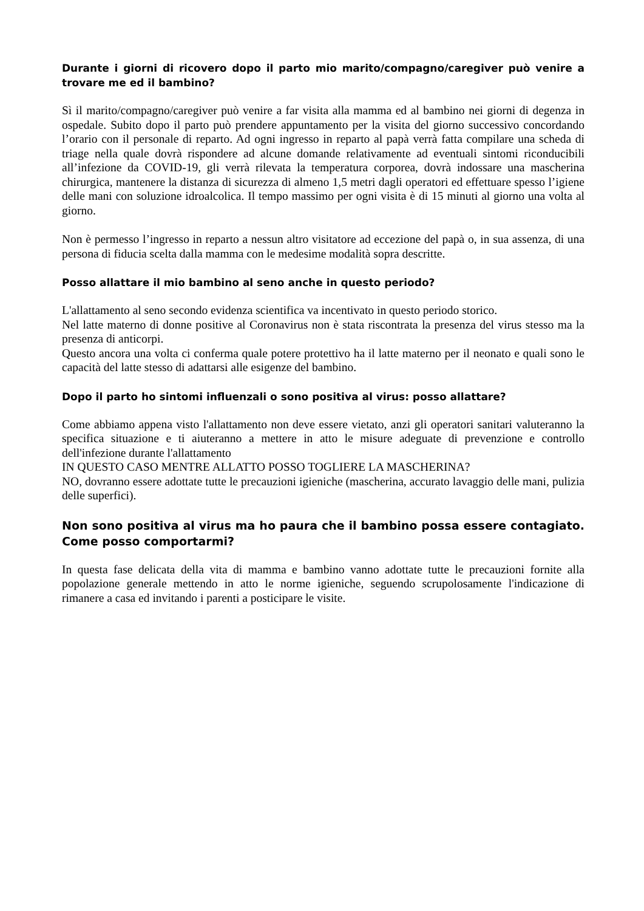Durante i giorni di ricovero dopo il parto mio marito/compagno/caregiver può venire a trovare me ed il bambino?
Sì il marito/compagno/caregiver può venire a far visita alla mamma ed al bambino nei giorni di degenza in ospedale. Subito dopo il parto può prendere appuntamento per la visita del giorno successivo concordando l’orario con il personale di reparto. Ad ogni ingresso in reparto al papà verrà fatta compilare una scheda di triage nella quale dovrà rispondere ad alcune domande relativamente ad eventuali sintomi riconducibili all’infezione da COVID-19, gli verrà rilevata la temperatura corporea, dovrà indossare una mascherina chirurgica, mantenere la distanza di sicurezza di almeno 1,5 metri dagli operatori ed effettuare spesso l’igiene delle mani con soluzione idroalcolica. Il tempo massimo per ogni visita è di 15 minuti al giorno una volta al giorno.
Non è permesso l’ingresso in reparto a nessun altro visitatore ad eccezione del papà o, in sua assenza, di una persona di fiducia scelta dalla mamma con le medesime modalità sopra descritte.
Posso allattare il mio bambino al seno anche in questo periodo?
L'allattamento al seno secondo evidenza scientifica va incentivato in questo periodo storico.
Nel latte materno di donne positive al Coronavirus non è stata riscontrata la presenza del virus stesso ma la presenza di anticorpi.
Questo ancora una volta ci conferma quale potere protettivo ha il latte materno per il neonato e quali sono le capacità del latte stesso di adattarsi alle esigenze del bambino.
Dopo il parto ho sintomi influenzali o sono positiva al virus: posso allattare?
Come abbiamo appena visto l'allattamento non deve essere vietato, anzi gli operatori sanitari valuteranno la specifica situazione e ti aiuteranno a mettere in atto le misure adeguate di prevenzione e controllo dell'infezione durante l'allattamento
IN QUESTO CASO MENTRE ALLATTO POSSO TOGLIERE LA MASCHERINA?
NO, dovranno essere adottate tutte le precauzioni igieniche (mascherina, accurato lavaggio delle mani, pulizia delle superfici).
Non sono positiva al virus ma ho paura che il bambino possa essere contagiato. Come posso comportarmi?
In questa fase delicata della vita di mamma e bambino vanno adottate tutte le precauzioni fornite alla popolazione generale mettendo in atto le norme igieniche, seguendo scrupolosamente l'indicazione di rimanere a casa ed invitando i parenti a posticipare le visite.